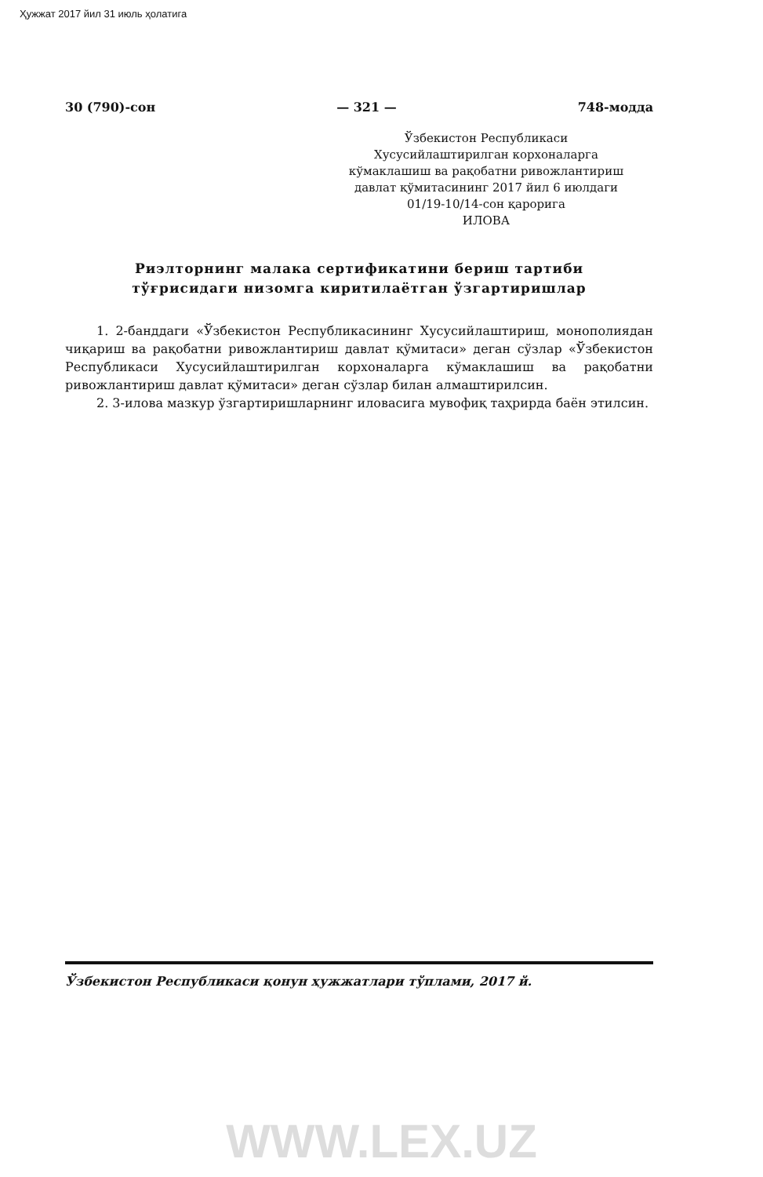Ҳужжат 2017 йил 31 июль ҳолатига
30 (790)-сон — 321 — 748-модда
Ўзбекистон Республикаси
Хусусийлаштирилган корхоналарга
кўмаклашиш ва рақобатни ривожлантириш
давлат қўмитасининг 2017 йил 6 июлдаги
01/19-10/14-сон қарорига
ИЛОВА
Риэлторнинг малака сертификатини бериш тартиби
тўғрисидаги низомга киритилаётган ўзгартиришлар
1. 2-банддаги «Ўзбекистон Республикасининг Хусусийлаштириш, монополиядан чиқариш ва рақобатни ривожлантириш давлат қўмитаси» деган сўзлар «Ўзбекистон Республикаси Хусусийлаштирилган корхоналарга кўмаклашиш ва рақобатни ривожлантириш давлат қўмитаси» деган сўзлар билан алмаштирилсин.
2. 3-илова мазкур ўзгартиришларнинг иловасига мувофиқ таҳрирда баён этилсин.
Ўзбекистон Республикаси қонун ҳужжатлари тўплами, 2017 й.
WWW.LEX.UZ